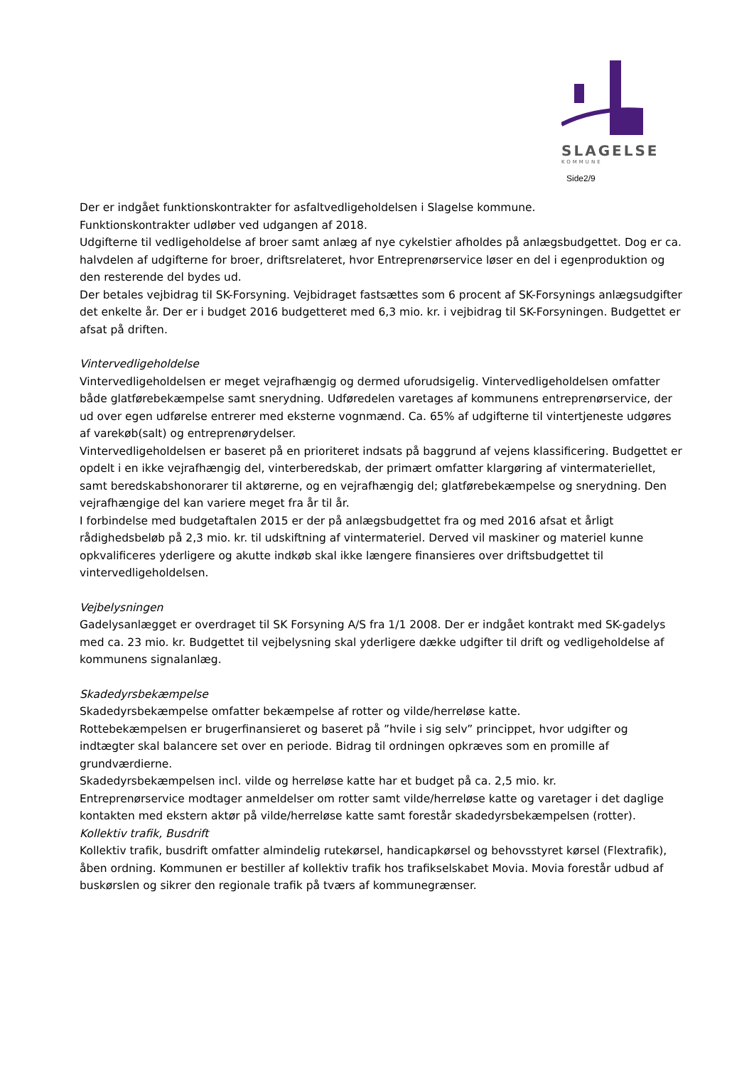SLAGELSE
KOMMUNE
Side2/9
Der er indgået funktionskontrakter for asfaltvedligeholdelsen i Slagelse kommune.
Funktionskontrakter udløber ved udgangen af 2018.
Udgifterne til vedligeholdelse af broer samt anlæg af nye cykelstier afholdes på anlægsbudgettet. Dog er ca. halvdelen af udgifterne for broer, driftsrelateret, hvor Entreprenørservice løser en del i egenproduktion og den resterende del bydes ud.
Der betales vejbidrag til SK-Forsyning. Vejbidraget fastsættes som 6 procent af SK-Forsynings anlægsudgifter det enkelte år. Der er i budget 2016 budgetteret med 6,3 mio. kr. i vejbidrag til SK-Forsyningen. Budgettet er afsat på driften.
Vintervedligeholdelse
Vintervedligeholdelsen er meget vejrafhængig og dermed uforudsigelig. Vintervedligeholdelsen omfatter både glatførebekæmpelse samt snerydning. Udføredelen varetages af kommunens entreprenørservice, der ud over egen udførelse entrerer med eksterne vognmænd. Ca. 65% af udgifterne til vintertjeneste udgøres af varekøb(salt) og entreprenørydelser.
Vintervedligeholdelsen er baseret på en prioriteret indsats på baggrund af vejens klassificering. Budgettet er opdelt i en ikke vejrafhængig del, vinterberedskab, der primært omfatter klargøring af vintermateriellet, samt beredskabshonorarer til aktørerne, og en vejrafhængig del; glatførebekæmpelse og snerydning. Den vejrafhængige del kan variere meget fra år til år.
I forbindelse med budgetaftalen 2015 er der på anlægsbudgettet fra og med 2016 afsat et årligt rådighedsbeløb på 2,3 mio. kr. til udskiftning af vintermateriel. Derved vil maskiner og materiel kunne opkvalificeres yderligere og akutte indkøb skal ikke længere finansieres over driftsbudgettet til vintervedligeholdelsen.
Vejbelysningen
Gadelysanlægget er overdraget til SK Forsyning A/S fra 1/1 2008. Der er indgået kontrakt med SK-gadelys med ca. 23 mio. kr. Budgettet til vejbelysning skal yderligere dække udgifter til drift og vedligeholdelse af kommunens signalanlæg.
Skadedyrsbekæmpelse
Skadedyrsbekæmpelse omfatter bekæmpelse af rotter og vilde/herreløse katte.
Rottebekæmpelsen er brugerfinansieret og baseret på ”hvile i sig selv” princippet, hvor udgifter og indtægter skal balancere set over en periode. Bidrag til ordningen opkræves som en promille af grundværdierne.
Skadedyrsbekæmpelsen incl. vilde og herreløse katte har et budget på ca. 2,5 mio. kr.
Entreprenørservice modtager anmeldelser om rotter samt vilde/herreløse katte og varetager i det daglige kontakten med ekstern aktør på vilde/herreløse katte samt forestår skadedyrsbekæmpelsen (rotter).
Kollektiv trafik, Busdrift
Kollektiv trafik, busdrift omfatter almindelig rutekørsel, handicapkørsel og behovsstyret kørsel (Flextrafik), åben ordning. Kommunen er bestiller af kollektiv trafik hos trafikselskabet Movia. Movia forestår udbud af buskørslen og sikrer den regionale trafik på tværs af kommunegrænser.